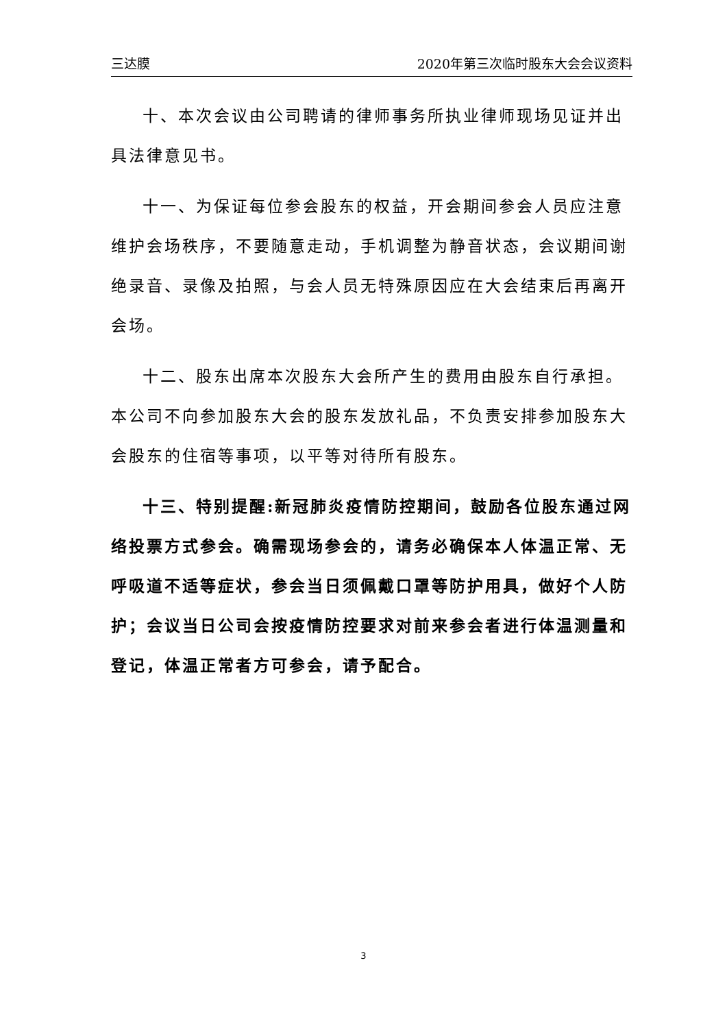三达膜 2020年第三次临时股东大会会议资料
十、本次会议由公司聘请的律师事务所执业律师现场见证并出具法律意见书。
十一、为保证每位参会股东的权益，开会期间参会人员应注意维护会场秩序，不要随意走动，手机调整为静音状态，会议期间谢绝录音、录像及拍照，与会人员无特殊原因应在大会结束后再离开会场。
十二、股东出席本次股东大会所产生的费用由股东自行承担。本公司不向参加股东大会的股东发放礼品，不负责安排参加股东大会股东的住宿等事项，以平等对待所有股东。
十三、特别提醒:新冠肺炎疫情防控期间，鼓励各位股东通过网络投票方式参会。确需现场参会的，请务必确保本人体温正常、无呼吸道不适等症状，参会当日须佩戴口罩等防护用具，做好个人防护；会议当日公司会按疫情防控要求对前来参会者进行体温测量和登记，体温正常者方可参会，请予配合。
3